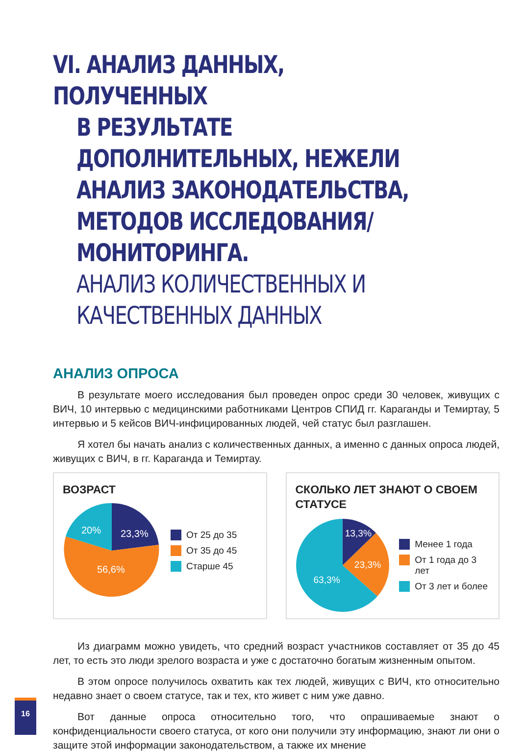VI. АНАЛИЗ ДАННЫХ, ПОЛУЧЕННЫХ
В РЕЗУЛЬТАТЕ ДОПОЛНИТЕЛЬНЫХ, НЕЖЕЛИ АНАЛИЗ ЗАКОНОДАТЕЛЬСТВА, МЕТОДОВ ИССЛЕДОВАНИЯ/МОНИТОРИНГА.
АНАЛИЗ КОЛИЧЕСТВЕННЫХ И КАЧЕСТВЕННЫХ ДАННЫХ
АНАЛИЗ ОПРОСА
В результате моего исследования был проведен опрос среди 30 человек, живущих с ВИЧ, 10 интервью с медицинскими работниками Центров СПИД гг. Караганды и Темиртау, 5 интервью и 5 кейсов ВИЧ-инфицированных людей, чей статус был разглашен.
Я хотел бы начать анализ с количественных данных, а именно с данных опроса людей, живущих с ВИЧ, в гг. Караганда и Темиртау.
ВОЗРАСТ
23,3%
56,6%
20%
От 25 до 35
От 35 до 45
Старше 45
СКОЛЬКО ЛЕТ ЗНАЮТ О СВОЕМ СТАТУСЕ
13,3%
23,3%
63,3%
Менее 1 года
От 1 года до 3 лет
От 3 лет и более
Из диаграмм можно увидеть, что средний возраст участников составляет от 35 до 45 лет, то есть это люди зрелого возраста и уже с достаточно богатым жизненным опытом.
В этом опросе получилось охватить как тех людей, живущих с ВИЧ, кто относительно недавно знает о своем статусе, так и тех, кто живет с ним уже давно.
Вот данные опроса относительно того, что опрашиваемые знают о конфиденциальности своего статуса, от кого они получили эту информацию, знают ли они о защите этой информации законодательством, а также их мнение
16